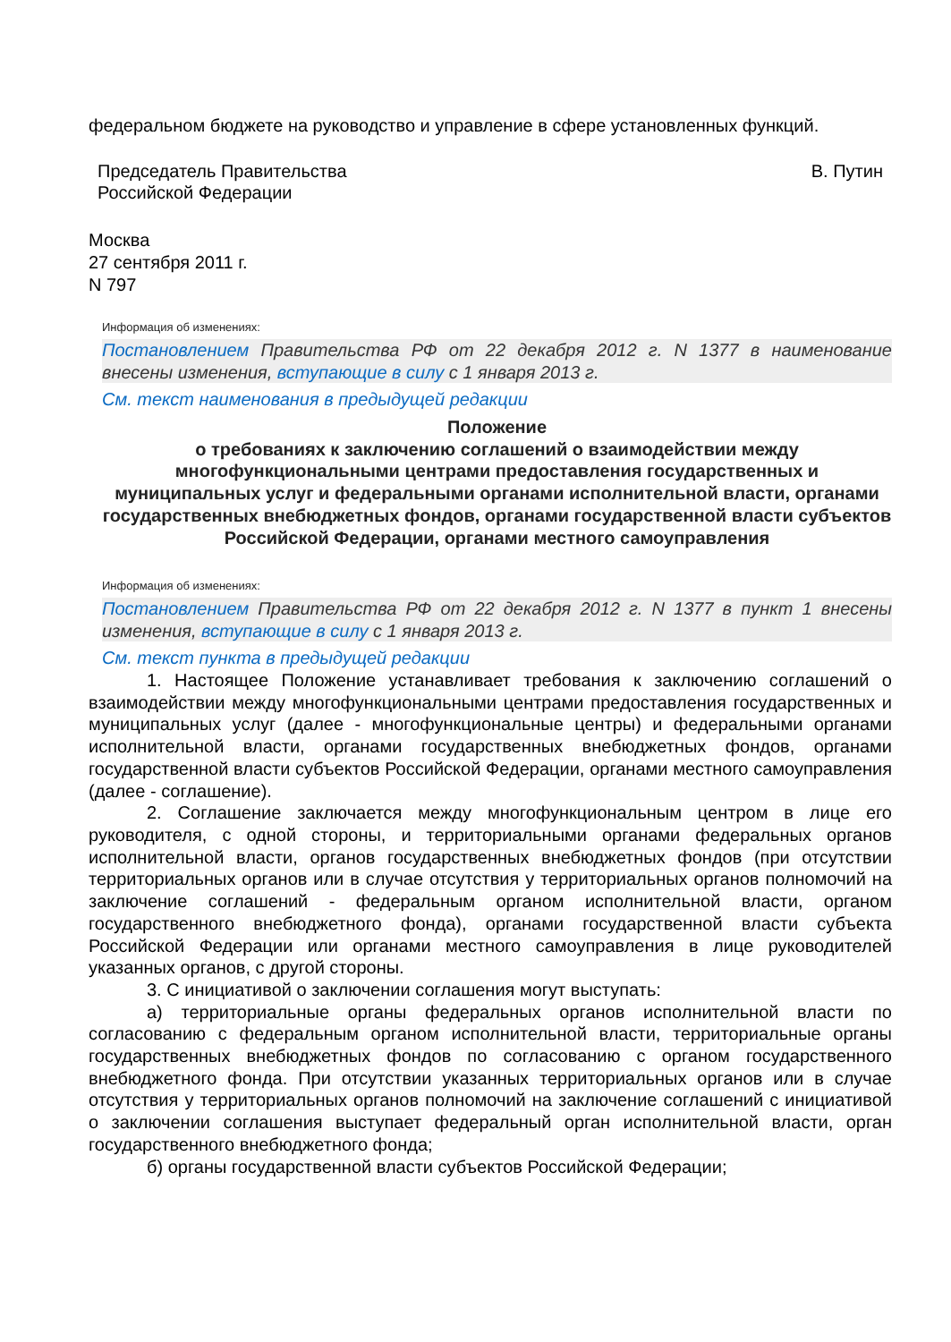федеральном бюджете на руководство и управление в сфере установленных функций.
Председатель Правительства
Российской Федерации
В. Путин
Москва
27 сентября 2011 г.
N 797
Информация об изменениях:
Постановлением Правительства РФ от 22 декабря 2012 г. N 1377 в наименование внесены изменения, вступающие в силу с 1 января 2013 г.
См. текст наименования в предыдущей редакции
Положение
о требованиях к заключению соглашений о взаимодействии между многофункциональными центрами предоставления государственных и муниципальных услуг и федеральными органами исполнительной власти, органами государственных внебюджетных фондов, органами государственной власти субъектов Российской Федерации, органами местного самоуправления
Информация об изменениях:
Постановлением Правительства РФ от 22 декабря 2012 г. N 1377 в пункт 1 внесены изменения, вступающие в силу с 1 января 2013 г.
См. текст пункта в предыдущей редакции
1. Настоящее Положение устанавливает требования к заключению соглашений о взаимодействии между многофункциональными центрами предоставления государственных и муниципальных услуг (далее - многофункциональные центры) и федеральными органами исполнительной власти, органами государственных внебюджетных фондов, органами государственной власти субъектов Российской Федерации, органами местного самоуправления (далее - соглашение).
2. Соглашение заключается между многофункциональным центром в лице его руководителя, с одной стороны, и территориальными органами федеральных органов исполнительной власти, органов государственных внебюджетных фондов (при отсутствии территориальных органов или в случае отсутствия у территориальных органов полномочий на заключение соглашений - федеральным органом исполнительной власти, органом государственного внебюджетного фонда), органами государственной власти субъекта Российской Федерации или органами местного самоуправления в лице руководителей указанных органов, с другой стороны.
3. С инициативой о заключении соглашения могут выступать:
а) территориальные органы федеральных органов исполнительной власти по согласованию с федеральным органом исполнительной власти, территориальные органы государственных внебюджетных фондов по согласованию с органом государственного внебюджетного фонда. При отсутствии указанных территориальных органов или в случае отсутствия у территориальных органов полномочий на заключение соглашений с инициативой о заключении соглашения выступает федеральный орган исполнительной власти, орган государственного внебюджетного фонда;
б) органы государственной власти субъектов Российской Федерации;